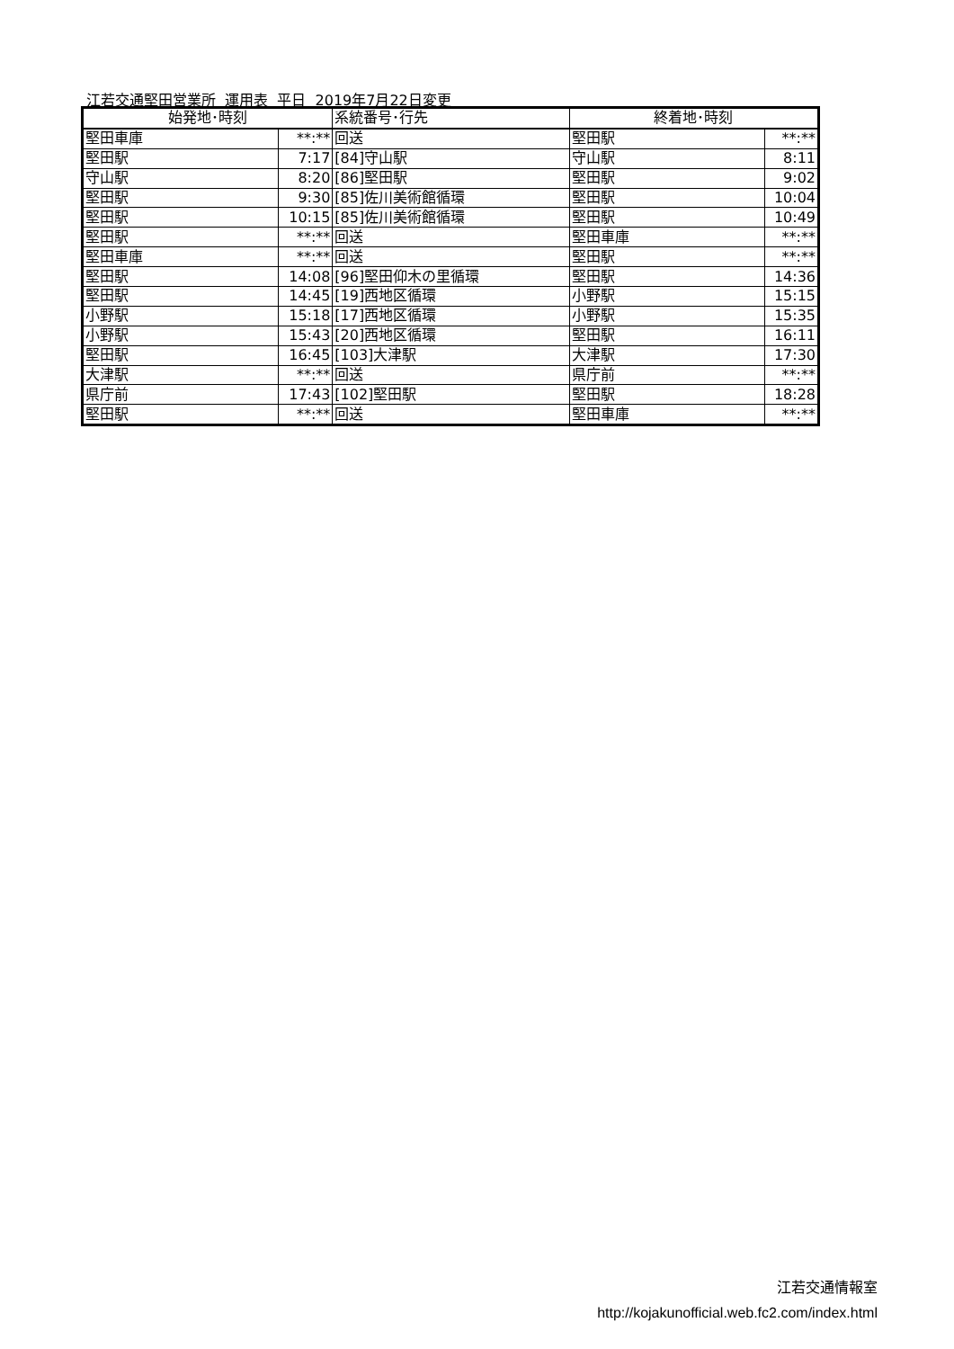江若交通堅田営業所 運用表 平日 2019年7月22日変更
| 始発地･時刻 | | 系統番号･行先 | 終着地･時刻 | |
| --- | --- | --- | --- | --- |
| 堅田車庫 | **:** | 回送 | 堅田駅 | **:** |
| 堅田駅 | 7:17 | [84]守山駅 | 守山駅 | 8:11 |
| 守山駅 | 8:20 | [86]堅田駅 | 堅田駅 | 9:02 |
| 堅田駅 | 9:30 | [85]佐川美術館循環 | 堅田駅 | 10:04 |
| 堅田駅 | 10:15 | [85]佐川美術館循環 | 堅田駅 | 10:49 |
| 堅田駅 | **:** | 回送 | 堅田車庫 | **:** |
| 堅田車庫 | **:** | 回送 | 堅田駅 | **:** |
| 堅田駅 | 14:08 | [96]堅田仰木の里循環 | 堅田駅 | 14:36 |
| 堅田駅 | 14:45 | [19]西地区循環 | 小野駅 | 15:15 |
| 小野駅 | 15:18 | [17]西地区循環 | 小野駅 | 15:35 |
| 小野駅 | 15:43 | [20]西地区循環 | 堅田駅 | 16:11 |
| 堅田駅 | 16:45 | [103]大津駅 | 大津駅 | 17:30 |
| 大津駅 | **:** | 回送 | 県庁前 | **:** |
| 県庁前 | 17:43 | [102]堅田駅 | 堅田駅 | 18:28 |
| 堅田駅 | **:** | 回送 | 堅田車庫 | **:** |
江若交通情報室
http://kojakunofficial.web.fc2.com/index.html